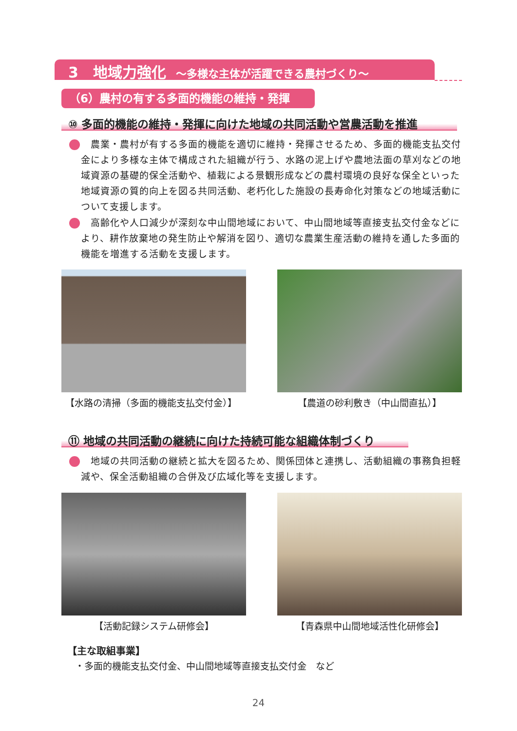3　地域力強化 ～多様な主体が活躍できる農村づくり～
（6）農村の有する多面的機能の維持・発揮
⑩ 多面的機能の維持・発揮に向けた地域の共同活動や営農活動を推進
　農業・農村が有する多面的機能を適切に維持・発揮させるため、多面的機能支払交付金により多様な主体で構成された組織が行う、水路の泥上げや農地法面の草刈などの地域資源の基礎的保全活動や、植栽による景観形成などの農村環境の良好な保全といった地域資源の質的向上を図る共同活動、老朽化した施設の長寿命化対策などの地域活動について支援します。
　高齢化や人口減少が深刻な中山間地域において、中山間地域等直接支払交付金などにより、耕作放棄地の発生防止や解消を図り、適切な農業生産活動の維持を通した多面的機能を増進する活動を支援します。
【水路の清掃（多面的機能支払交付金）】 【農道の砂利敷き（中山間直払）】
⑪ 地域の共同活動の継続に向けた持続可能な組織体制づくり
　地域の共同活動の継続と拡大を図るため、関係団体と連携し、活動組織の事務負担軽減や、保全活動組織の合併及び広域化等を支援します。
【活動記録システム研修会】 【青森県中山間地域活性化研修会】
【主な取組事業】
・多面的機能支払交付金、中山間地域等直接支払交付金　など
24